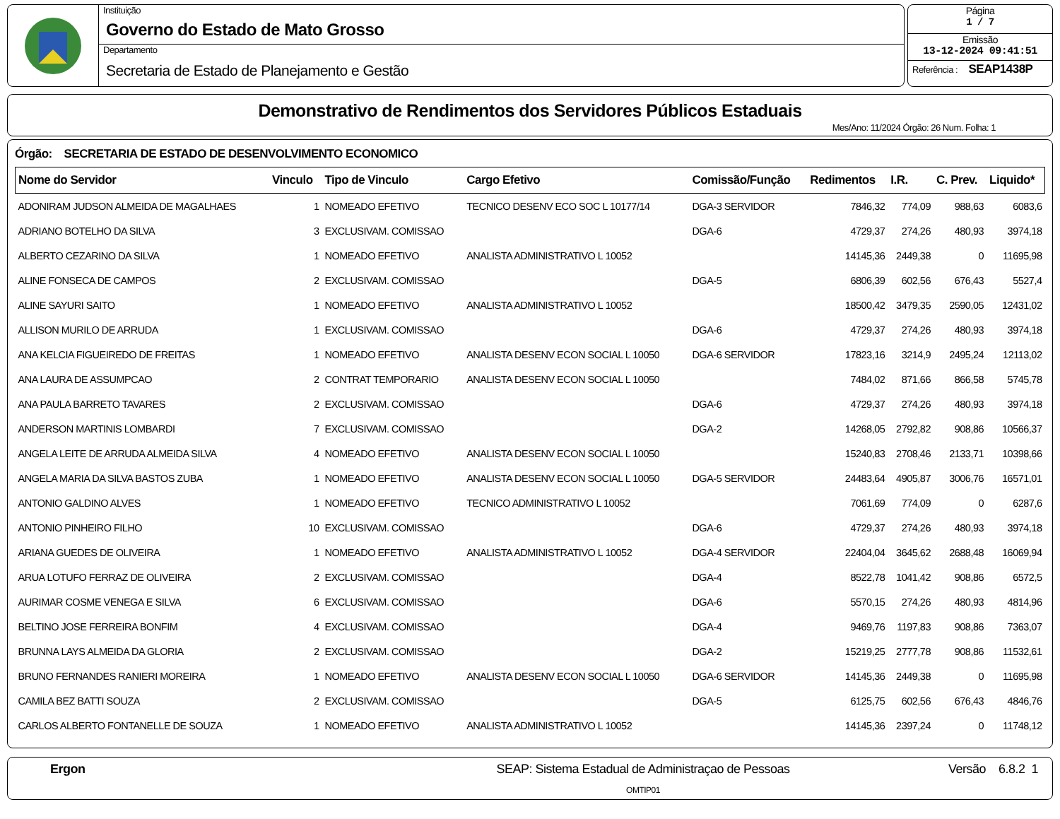Instituição
Governo do Estado de Mato Grosso
Departamento
Secretaria de Estado de Planejamento e Gestão
Página
1 / 7
Emissão
13-12-2024 09:41:51
Referência : SEAP1438P
Demonstrativo de Rendimentos dos Servidores Públicos Estaduais
Mes/Ano: 11/2024 Órgão: 26 Num. Folha: 1
Órgão: SECRETARIA DE ESTADO DE DESENVOLVIMENTO ECONOMICO
| Nome do Servidor | Vinculo | Tipo de Vinculo | Cargo Efetivo | Comissão/Função | Redimentos | I.R. | C. Prev. | Liquido* |
| --- | --- | --- | --- | --- | --- | --- | --- | --- |
| ADONIRAM JUDSON ALMEIDA DE MAGALHAES | 1 | NOMEADO EFETIVO | TECNICO DESENV ECO SOC L 10177/14 | DGA-3 SERVIDOR | 7846,32 | 774,09 | 988,63 | 6083,6 |
| ADRIANO BOTELHO DA SILVA | 3 | EXCLUSIVAM. COMISSAO | | DGA-6 | 4729,37 | 274,26 | 480,93 | 3974,18 |
| ALBERTO CEZARINO DA SILVA | 1 | NOMEADO EFETIVO | ANALISTA ADMINISTRATIVO L 10052 | | 14145,36 | 2449,38 | 0 | 11695,98 |
| ALINE FONSECA DE CAMPOS | 2 | EXCLUSIVAM. COMISSAO | | DGA-5 | 6806,39 | 602,56 | 676,43 | 5527,4 |
| ALINE SAYURI SAITO | 1 | NOMEADO EFETIVO | ANALISTA ADMINISTRATIVO L 10052 | | 18500,42 | 3479,35 | 2590,05 | 12431,02 |
| ALLISON MURILO DE ARRUDA | 1 | EXCLUSIVAM. COMISSAO | | DGA-6 | 4729,37 | 274,26 | 480,93 | 3974,18 |
| ANA KELCIA FIGUEIREDO DE FREITAS | 1 | NOMEADO EFETIVO | ANALISTA DESENV ECON SOCIAL L 10050 | DGA-6 SERVIDOR | 17823,16 | 3214,9 | 2495,24 | 12113,02 |
| ANA LAURA DE ASSUMPCAO | 2 | CONTRAT TEMPORARIO | ANALISTA DESENV ECON SOCIAL L 10050 | | 7484,02 | 871,66 | 866,58 | 5745,78 |
| ANA PAULA BARRETO TAVARES | 2 | EXCLUSIVAM. COMISSAO | | DGA-6 | 4729,37 | 274,26 | 480,93 | 3974,18 |
| ANDERSON MARTINIS LOMBARDI | 7 | EXCLUSIVAM. COMISSAO | | DGA-2 | 14268,05 | 2792,82 | 908,86 | 10566,37 |
| ANGELA LEITE DE ARRUDA ALMEIDA SILVA | 4 | NOMEADO EFETIVO | ANALISTA DESENV ECON SOCIAL L 10050 | | 15240,83 | 2708,46 | 2133,71 | 10398,66 |
| ANGELA MARIA DA SILVA BASTOS ZUBA | 1 | NOMEADO EFETIVO | ANALISTA DESENV ECON SOCIAL L 10050 | DGA-5 SERVIDOR | 24483,64 | 4905,87 | 3006,76 | 16571,01 |
| ANTONIO GALDINO ALVES | 1 | NOMEADO EFETIVO | TECNICO ADMINISTRATIVO L 10052 | | 7061,69 | 774,09 | 0 | 6287,6 |
| ANTONIO PINHEIRO FILHO | 10 | EXCLUSIVAM. COMISSAO | | DGA-6 | 4729,37 | 274,26 | 480,93 | 3974,18 |
| ARIANA GUEDES DE OLIVEIRA | 1 | NOMEADO EFETIVO | ANALISTA ADMINISTRATIVO L 10052 | DGA-4 SERVIDOR | 22404,04 | 3645,62 | 2688,48 | 16069,94 |
| ARUA LOTUFO FERRAZ DE OLIVEIRA | 2 | EXCLUSIVAM. COMISSAO | | DGA-4 | 8522,78 | 1041,42 | 908,86 | 6572,5 |
| AURIMAR COSME VENEGA E SILVA | 6 | EXCLUSIVAM. COMISSAO | | DGA-6 | 5570,15 | 274,26 | 480,93 | 4814,96 |
| BELTINO JOSE FERREIRA BONFIM | 4 | EXCLUSIVAM. COMISSAO | | DGA-4 | 9469,76 | 1197,83 | 908,86 | 7363,07 |
| BRUNNA LAYS ALMEIDA DA GLORIA | 2 | EXCLUSIVAM. COMISSAO | | DGA-2 | 15219,25 | 2777,78 | 908,86 | 11532,61 |
| BRUNO FERNANDES RANIERI MOREIRA | 1 | NOMEADO EFETIVO | ANALISTA DESENV ECON SOCIAL L 10050 | DGA-6 SERVIDOR | 14145,36 | 2449,38 | 0 | 11695,98 |
| CAMILA BEZ BATTI SOUZA | 2 | EXCLUSIVAM. COMISSAO | | DGA-5 | 6125,75 | 602,56 | 676,43 | 4846,76 |
| CARLOS ALBERTO FONTANELLE DE SOUZA | 1 | NOMEADO EFETIVO | ANALISTA ADMINISTRATIVO L 10052 | | 14145,36 | 2397,24 | 0 | 11748,12 |
Ergon SEAP: Sistema Estadual de Administraçao de Pessoas
OMTIP01
Versão 6.8.2 1